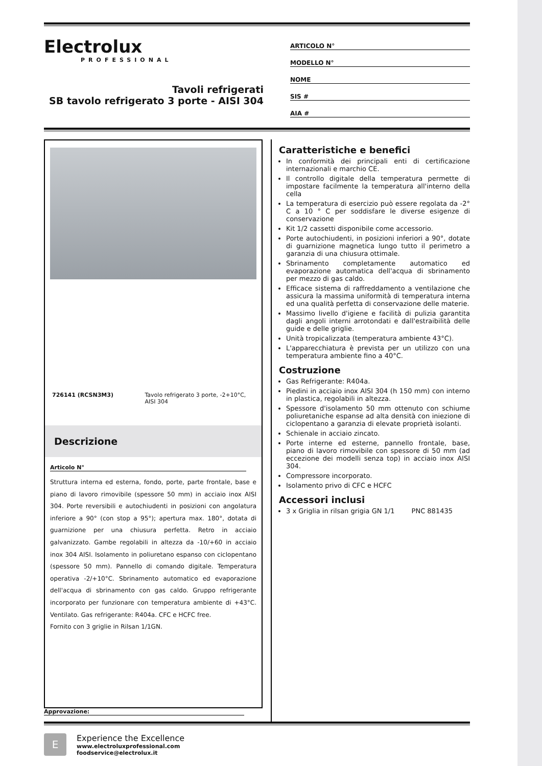Electrolux
PROFESSIONAL
Tavoli refrigerati
SB tavolo refrigerato 3 porte - AISI 304
ARTICOLO N°
MODELLO N°
NOME
SIS #
AIA #
726141 (RCSN3M3) Tavolo refrigerato 3 porte, -2+10°C, AISI 304
Descrizione
Articolo N°
Struttura interna ed esterna, fondo, porte, parte frontale, base e piano di lavoro rimovibile (spessore 50 mm) in acciaio inox AISI 304. Porte reversibili e autochiudenti in posizioni con angolatura inferiore a 90° (con stop a 95°); apertura max. 180°, dotata di guarnizione per una chiusura perfetta. Retro in acciaio galvanizzato. Gambe regolabili in altezza da -10/+60 in acciaio inox 304 AISI. Isolamento in poliuretano espanso con ciclopentano (spessore 50 mm). Pannello di comando digitale. Temperatura operativa -2/+10°C. Sbrinamento automatico ed evaporazione dell'acqua di sbrinamento con gas caldo. Gruppo refrigerante incorporato per funzionare con temperatura ambiente di +43°C. Ventilato. Gas refrigerante: R404a. CFC e HCFC free.
Fornito con 3 griglie in Rilsan 1/1GN.
Caratteristiche e benefici
In conformità dei principali enti di certificazione internazionali e marchio CE.
Il controllo digitale della temperatura permette di impostare facilmente la temperatura all'interno della cella
La temperatura di esercizio può essere regolata da -2° C a 10 ° C per soddisfare le diverse esigenze di conservazione
Kit 1/2 cassetti disponibile come accessorio.
Porte autochiudenti, in posizioni inferiori a 90°, dotate di guarnizione magnetica lungo tutto il perimetro a garanzia di una chiusura ottimale.
Sbrinamento completamente automatico ed evaporazione automatica dell'acqua di sbrinamento per mezzo di gas caldo.
Efficace sistema di raffreddamento a ventilazione che assicura la massima uniformità di temperatura interna ed una qualità perfetta di conservazione delle materie.
Massimo livello d'igiene e facilità di pulizia garantita dagli angoli interni arrotondati e dall'estraibilità delle guide e delle griglie.
Unità tropicalizzata (temperatura ambiente 43°C).
L'apparecchiatura è prevista per un utilizzo con una temperatura ambiente fino a 40°C.
Costruzione
Gas Refrigerante: R404a.
Piedini in acciaio inox AISI 304 (h 150 mm) con interno in plastica, regolabili in altezza.
Spessore d'isolamento 50 mm ottenuto con schiume poliuretaniche espanse ad alta densità con iniezione di ciclopentano a garanzia di elevate proprietà isolanti.
Schienale in acciaio zincato.
Porte interne ed esterne, pannello frontale, base, piano di lavoro rimovibile con spessore di 50 mm (ad eccezione dei modelli senza top) in acciaio inox AISI 304.
Compressore incorporato.
Isolamento privo di CFC e HCFC
Accessori inclusi
3 x Griglia in rilsan grigia GN 1/1 PNC 881435
Approvazione:
E
Experience the Excellence
www.electroluxprofessional.com
foodservice@electrolux.it